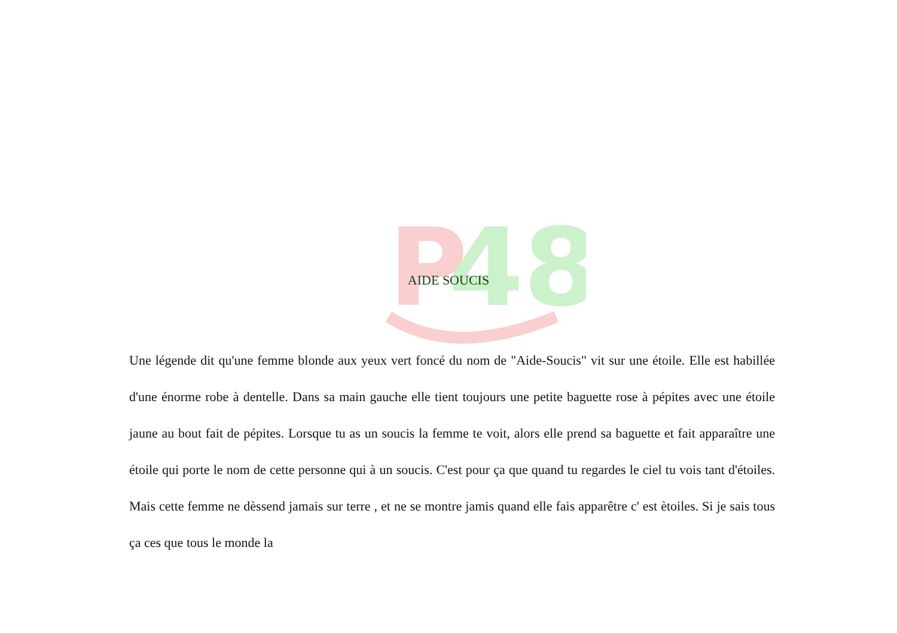P
48
AIDE SOUCIS
Une légende dit qu'une femme blonde aux yeux vert foncé du nom de "Aide-Soucis" vit sur une étoile. Elle est habillée d'une énorme robe à dentelle. Dans sa main gauche elle tient toujours une petite baguette rose à pépites avec une étoile jaune au bout fait de pépites. Lorsque tu as un soucis la femme te voit, alors elle prend sa baguette et fait apparaître une étoile qui porte le nom de cette personne qui à un soucis. C'est pour ça que quand tu regardes le ciel tu vois tant d'étoiles. Mais cette femme ne dèssend jamais sur terre , et ne se montre jamis quand elle fais apparêtre c' est ètoiles. Si je sais tous ça ces que tous le monde la